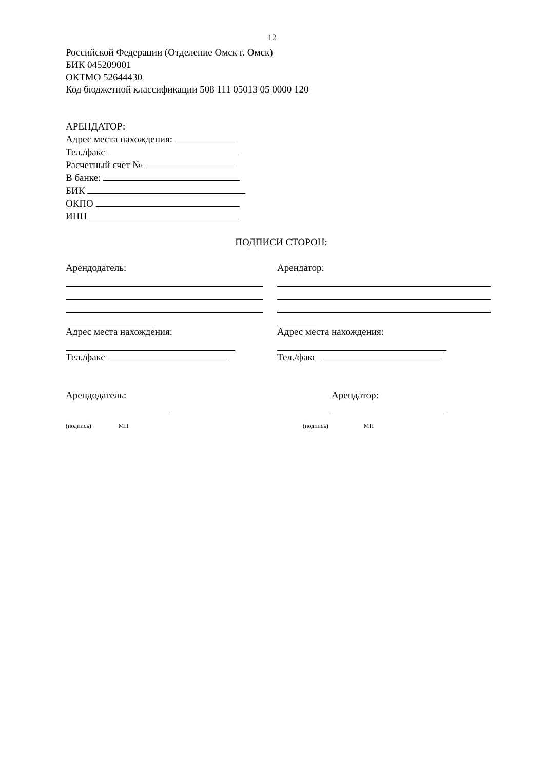12
Российской Федерации (Отделение Омск г. Омск)
БИК 045209001
ОКТМО 52644430
Код бюджетной классификации 508 111 05013 05 0000 120
АРЕНДАТОР:
Адрес места нахождения:
Тел./факс
Расчетный счет №
В банке:
БИК
ОКПО
ИНН
ПОДПИСИ СТОРОН:
Арендодатель:
Адрес места нахождения:
Тел./факс
Арендатор:
Адрес места нахождения:
Тел./факс
Арендодатель:
(подпись) МП
Арендатор:
(подпись) МП